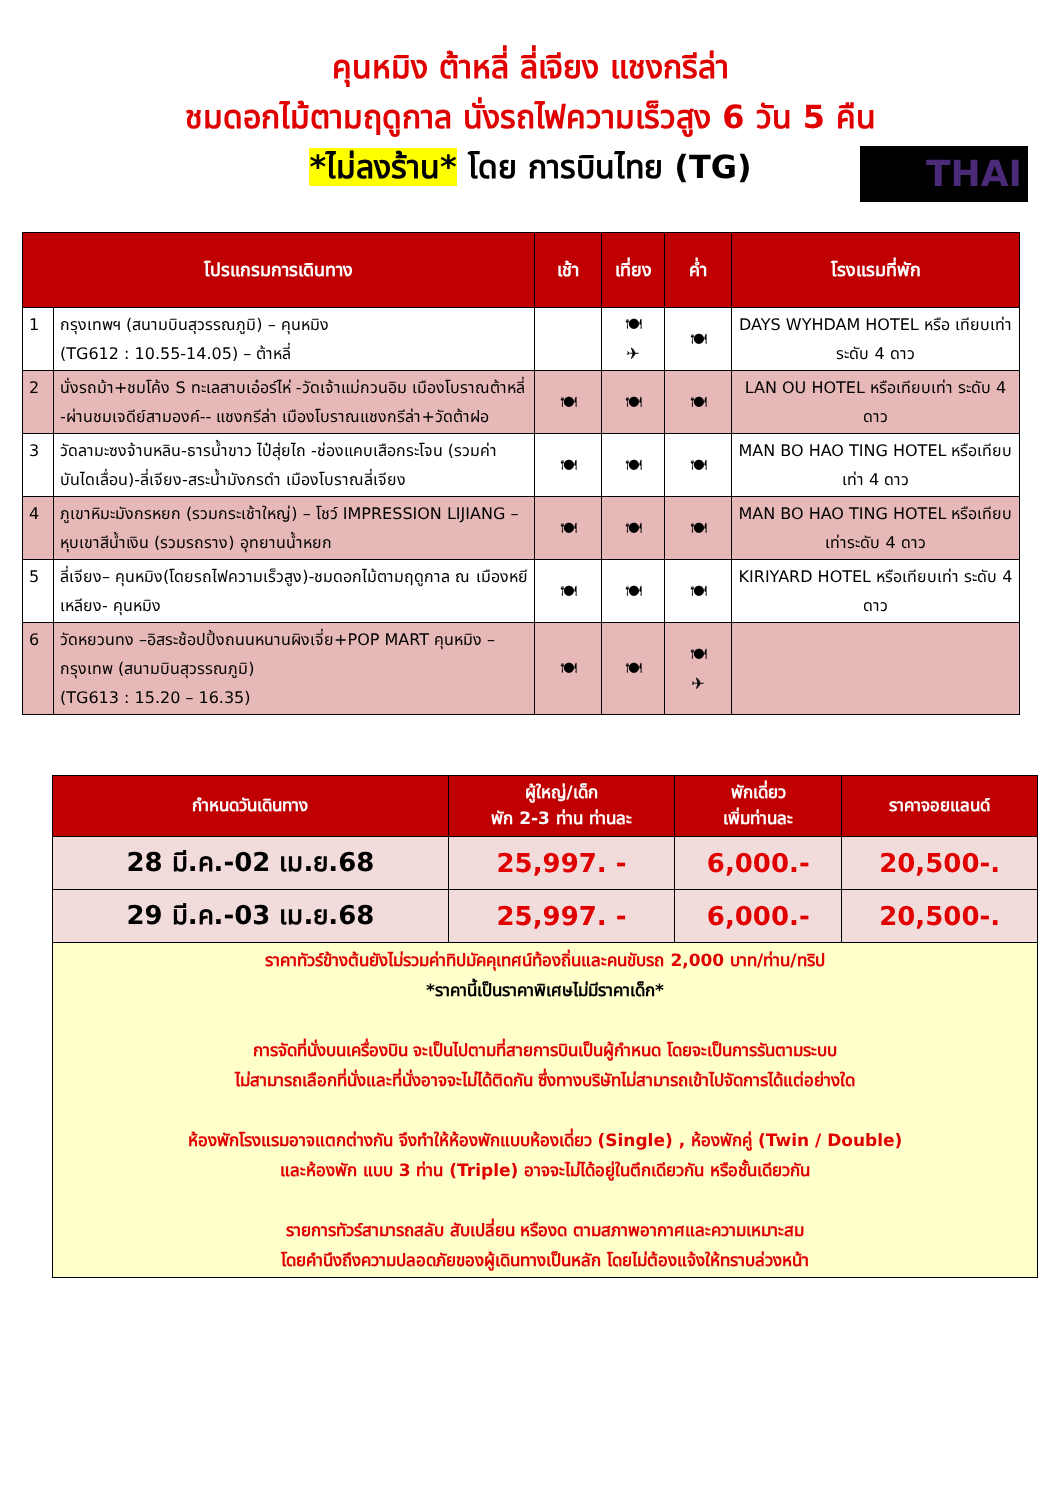คุนหมิง ต้าหลี่ ลี่เจียง แชงกรีล่า
ชมดอกไม้ตามฤดูกาล นั่งรถไฟความเร็วสูง 6 วัน 5 คืน
*ไม่ลงร้าน* โดย การบินไทย (TG)
THAI
| โปรแกรมการเดินทาง | | เช้า | เที่ยง | ค่ำ | โรงแรมที่พัก |
| --- | --- | --- | --- | --- | --- |
| 1 | กรุงเทพฯ (สนามบินสุวรรณภูมิ) – คุนหมิง (TG612 : 10.55-14.05) – ต้าหลี่ | | 🍽 ✈ | 🍽 | DAYS WYHDAM HOTEL หรือ เทียบเท่าระดับ 4 ดาว |
| 2 | นั่งรถม้า+ชมโค้ง S ทะเลสาบเอ๋อร์ไห่ -วัดเจ้าแม่กวนอิม เมืองโบราณต้าหลี่ -ผ่านชมเจดีย์สามองค์-- แชงกรีล่า เมืองโบราณแชงกรีล่า+วัดต้าฝอ | 🍽 | 🍽 | 🍽 | LAN OU HOTEL หรือเทียบเท่า ระดับ 4 ดาว |
| 3 | วัดลามะซงจ้านหลิน-ธารน้ำขาว ไป๋สุ่ยไถ -ช่องแคบเสือกระโจน (รวมค่าบันไดเลื่อน)-ลี่เจียง-สระน้ำมังกรดำ เมืองโบราณลี่เจียง | 🍽 | 🍽 | 🍽 | MAN BO HAO TING HOTEL หรือเทียบเท่า 4 ดาว |
| 4 | ภูเขาหิมะมังกรหยก (รวมกระเช้าใหญ่) – โชว์ IMPRESSION LIJIANG – หุบเขาสีน้ำเงิน (รวมรถราง) อุทยานน้ำหยก | 🍽 | 🍽 | 🍽 | MAN BO HAO TING HOTEL หรือเทียบเท่าระดับ 4 ดาว |
| 5 | ลี่เจียง– คุนหมิง(โดยรถไฟความเร็วสูง)-ชมดอกไม้ตามฤดูกาล ณ เมืองหยีเหลียง- คุนหมิง | 🍽 | 🍽 | 🍽 | KIRIYARD HOTEL หรือเทียบเท่า ระดับ 4 ดาว |
| 6 | วัดหยวนทง –อิสระช้อปปิ้งถนนหนานผิงเจี่ย+POP MART คุนหมิง – กรุงเทพ (สนามบินสุวรรณภูมิ) (TG613 : 15.20 – 16.35) | 🍽 | 🍽 | 🍽 ✈ | |
| กำหนดวันเดินทาง | ผู้ใหญ่/เด็ก พัก 2-3 ท่าน ท่านละ | พักเดี่ยว เพิ่มท่านละ | ราคาจอยแลนด์ |
| --- | --- | --- | --- |
| 28 มี.ค.-02 เม.ย.68 | 25,997. - | 6,000.- | 20,500-. |
| 29 มี.ค.-03 เม.ย.68 | 25,997. - | 6,000.- | 20,500-. |
| ราคาทัวร์ข้างต้นยังไม่รวมค่าทิปมัคคุเทศน์ท้องถิ่นและคนขับรถ 2,000 บาท/ท่าน/ทริป *ราคานี้เป็นราคาพิเศษไม่มีราคาเด็ก* การจัดที่นั่งบนเครื่องบิน จะเป็นไปตามที่สายการบินเป็นผู้กำหนด โดยจะเป็นการรันตามระบบ ไม่สามารถเลือกที่นั่งและที่นั่งอาจจะไม่ได้ติดกัน ซึ่งทางบริษัทไม่สามารถเข้าไปจัดการได้แต่อย่างใด ห้องพักโรงแรมอาจแตกต่างกัน จึงทำให้ห้องพักแบบห้องเดี่ยว (Single) , ห้องพักคู่ (Twin / Double) และห้องพัก แบบ 3 ท่าน (Triple) อาจจะไม่ได้อยู่ในตึกเดียวกัน หรือชั้นเดียวกัน รายการทัวร์สามารถสลับ สับเปลี่ยน หรืองด ตามสภาพอากาศและความเหมาะสม โดยคำนึงถึงความปลอดภัยของผู้เดินทางเป็นหลัก โดยไม่ต้องแจ้งให้ทราบล่วงหน้า | | | |